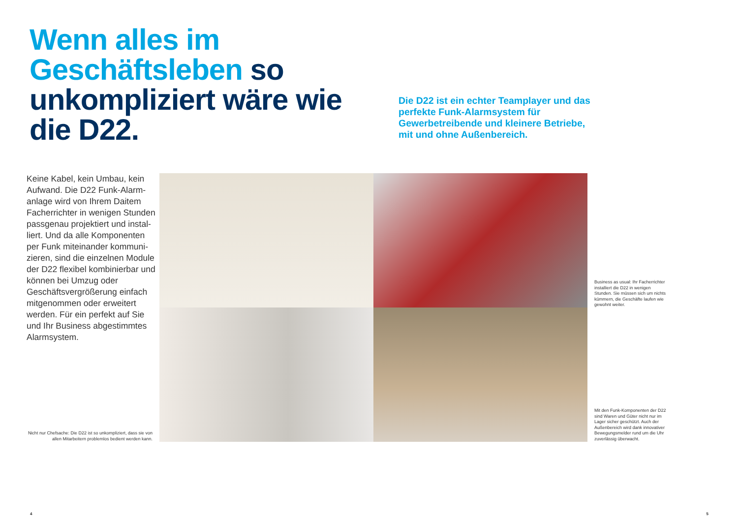Wenn alles im Geschäftsleben so unkompliziert wäre wie die D22.
Die D22 ist ein echter Teamplayer und das perfekte Funk-Alarmsystem für Gewerbetreibende und kleinere Betriebe, mit und ohne Außenbereich.
Keine Kabel, kein Umbau, kein Aufwand. Die D22 Funk-Alarm­anlage wird von Ihrem Daitem Facherrichter in wenigen Stunden passgenau projektiert und instal­liert. Und da alle Komponenten per Funk miteinander kommuni­zieren, sind die einzelnen Module der D22 flexibel kombinierbar und können bei Umzug oder Geschäftsvergrößerung einfach mitgenommen oder erweitert werden. Für ein perfekt auf Sie und Ihr Business abgestimmtes Alarmsystem.
Nicht nur Chefsache: Die D22 ist so unkompliziert, dass sie von allen Mitarbeitern problemlos bedient werden kann.
Business as usual: Ihr Facherrich­ter installiert die D22 in wenigen Stunden. Sie müssen sich um nichts kümmern, die Geschäfte laufen wie gewohnt weiter.
Mit den Funk-Komponenten der D22 sind Waren und Güter nicht nur im Lager sicher geschützt. Auch der Außenbereich wird dank innovativer Bewegungsmelder rund um die Uhr zuverlässig überwacht.
4 5